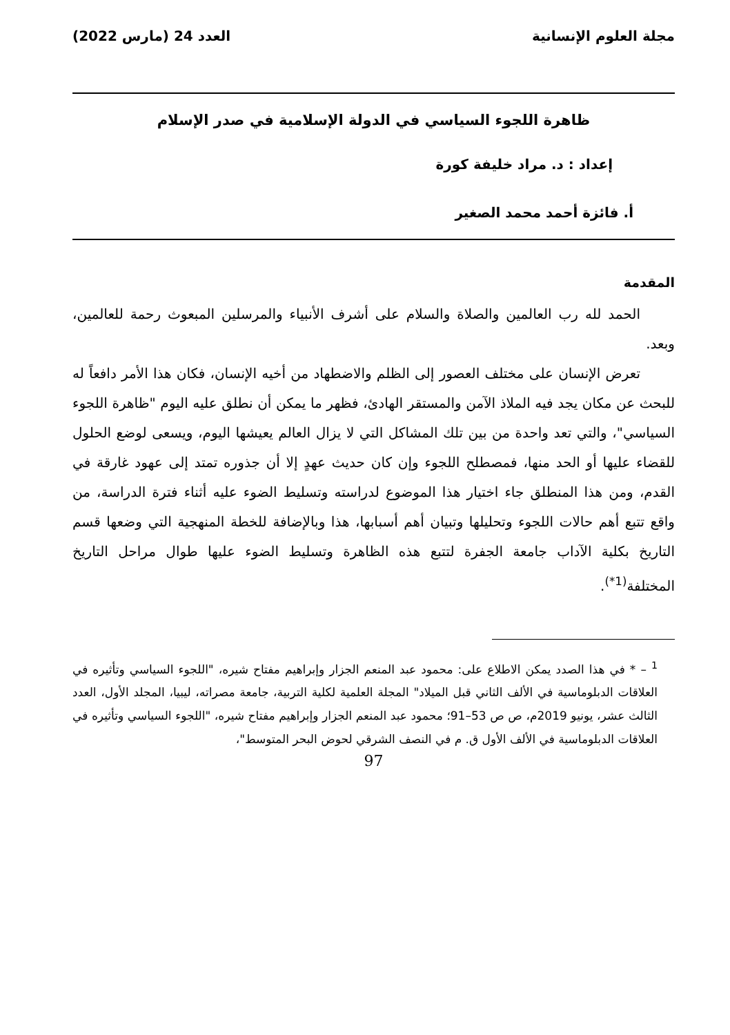مجلة العلوم الإنسانية العدد 24 (مارس 2022)
ظاهرة اللجوء السياسي في الدولة الإسلامية في صدر الإسلام
إعداد : د. مراد خليفة كورة
أ. فائزة أحمد محمد الصغير
المقدمة
الحمد لله رب العالمين والصلاة والسلام على أشرف الأنبياء والمرسلين المبعوث رحمة للعالمين، وبعد.
تعرض الإنسان على مختلف العصور إلى الظلم والاضطهاد من أخيه الإنسان، فكان هذا الأمر دافعاً له للبحث عن مكان يجد فيه الملاذ الآمن والمستقر الهادئ، فظهر ما يمكن أن نطلق عليه اليوم "ظاهرة اللجوء السياسي"، والتي تعد واحدة من بين تلك المشاكل التي لا يزال العالم يعيشها اليوم، ويسعى لوضع الحلول للقضاء عليها أو الحد منها، فمصطلح اللجوء وإن كان حديث عهدٍ إلا أن جذوره تمتد إلى عهود غارقة في القدم، ومن هذا المنطلق جاء اختيار هذا الموضوع لدراسته وتسليط الضوء عليه أثناء فترة الدراسة، من واقع تتبع أهم حالات اللجوء وتحليلها وتبيان أهم أسبابها، هذا وبالإضافة للخطة المنهجية التي وضعها قسم التاريخ بكلية الآداب جامعة الجفرة لتتبع هذه الظاهرة وتسليط الضوء عليها طوال مراحل التاريخ المختلفة<sup>(1*)</sup>.
<sup>1</sup> – * في هذا الصدد يمكن الاطلاع على: محمود عبد المنعم الجزار وإبراهيم مفتاح شيره، "اللجوء السياسي وتأثيره في العلاقات الدبلوماسية في الألف الثاني قبل الميلاد" المجلة العلمية لكلية التربية، جامعة مصراته، ليبيا، المجلد الأول، العدد الثالث عشر، يونيو 2019م، ص ص 53–91؛ محمود عبد المنعم الجزار وإبراهيم مفتاح شيره، "اللجوء السياسي وتأثيره في العلاقات الدبلوماسية في الألف الأول ق. م في النصف الشرقي لحوض البحر المتوسط"،
97